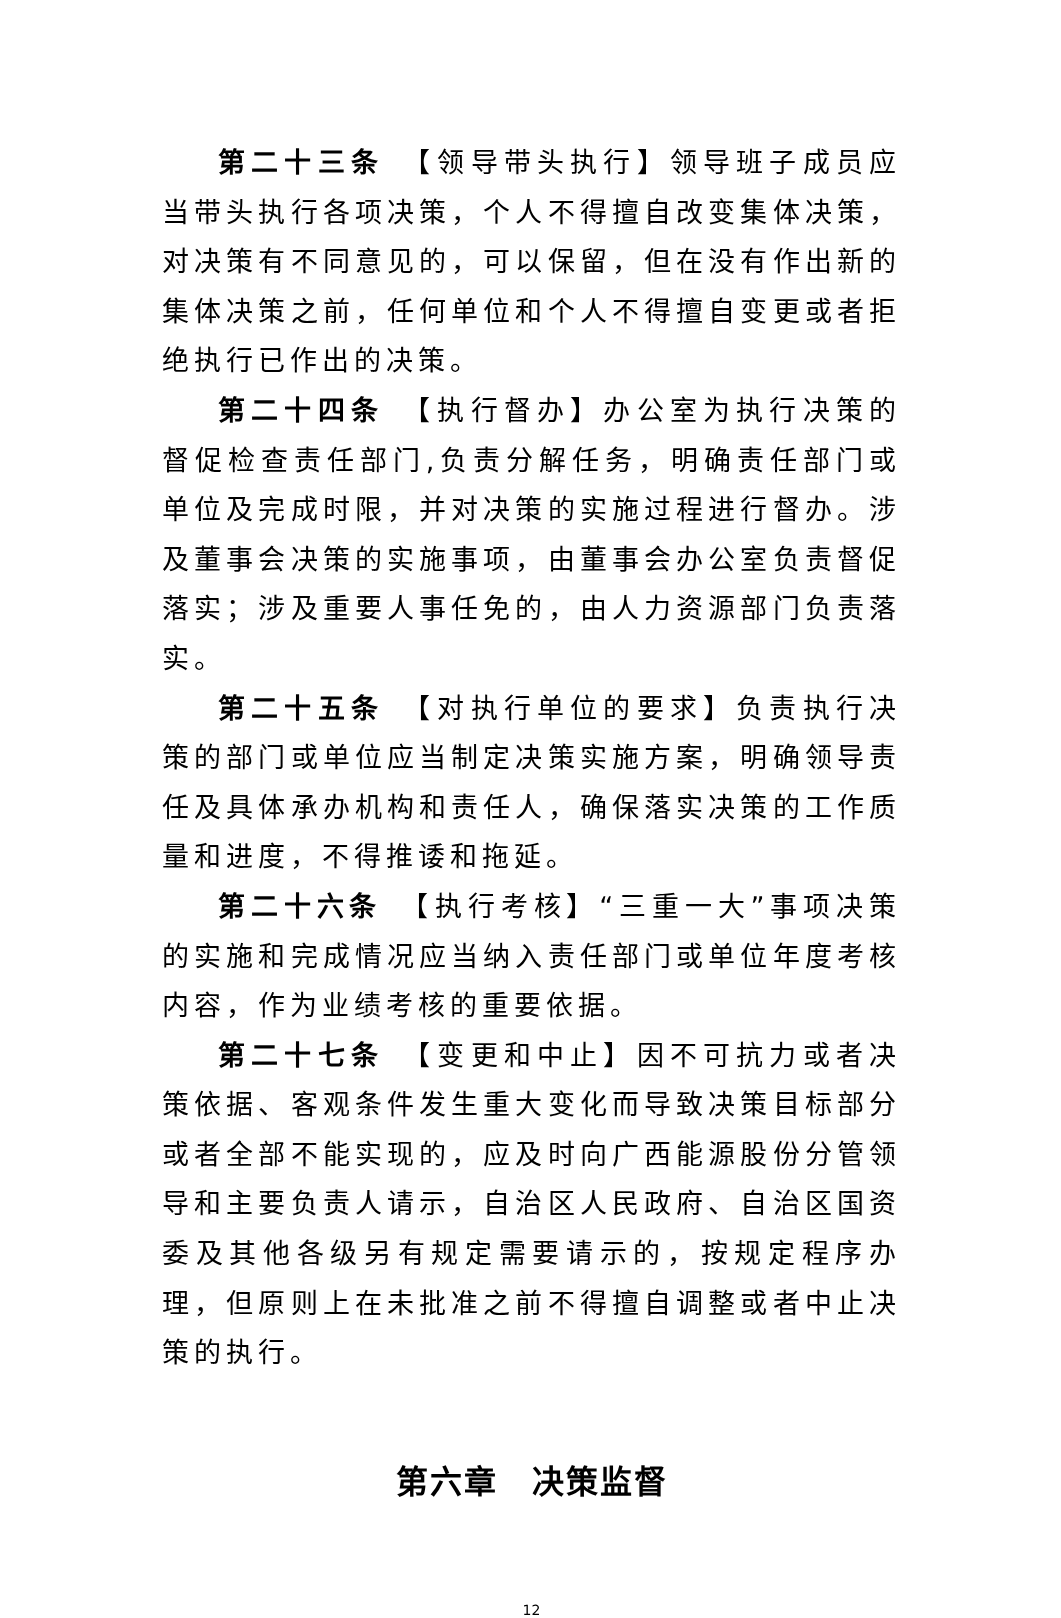第二十三条　【领导带头执行】领导班子成员应当带头执行各项决策，个人不得擅自改变集体决策，对决策有不同意见的，可以保留，但在没有作出新的集体决策之前，任何单位和个人不得擅自变更或者拒绝执行已作出的决策。
第二十四条　【执行督办】办公室为执行决策的督促检查责任部门,负责分解任务，明确责任部门或单位及完成时限，并对决策的实施过程进行督办。涉及董事会决策的实施事项，由董事会办公室负责督促落实；涉及重要人事任免的，由人力资源部门负责落实。
第二十五条　【对执行单位的要求】负责执行决策的部门或单位应当制定决策实施方案，明确领导责任及具体承办机构和责任人，确保落实决策的工作质量和进度，不得推诿和拖延。
第二十六条　【执行考核】“三重一大”事项决策的实施和完成情况应当纳入责任部门或单位年度考核内容，作为业绩考核的重要依据。
第二十七条　【变更和中止】因不可抗力或者决策依据、客观条件发生重大变化而导致决策目标部分或者全部不能实现的，应及时向广西能源股份分管领导和主要负责人请示，自治区人民政府、自治区国资委及其他各级另有规定需要请示的，按规定程序办理，但原则上在未批准之前不得擅自调整或者中止决策的执行。
第六章　决策监督
12